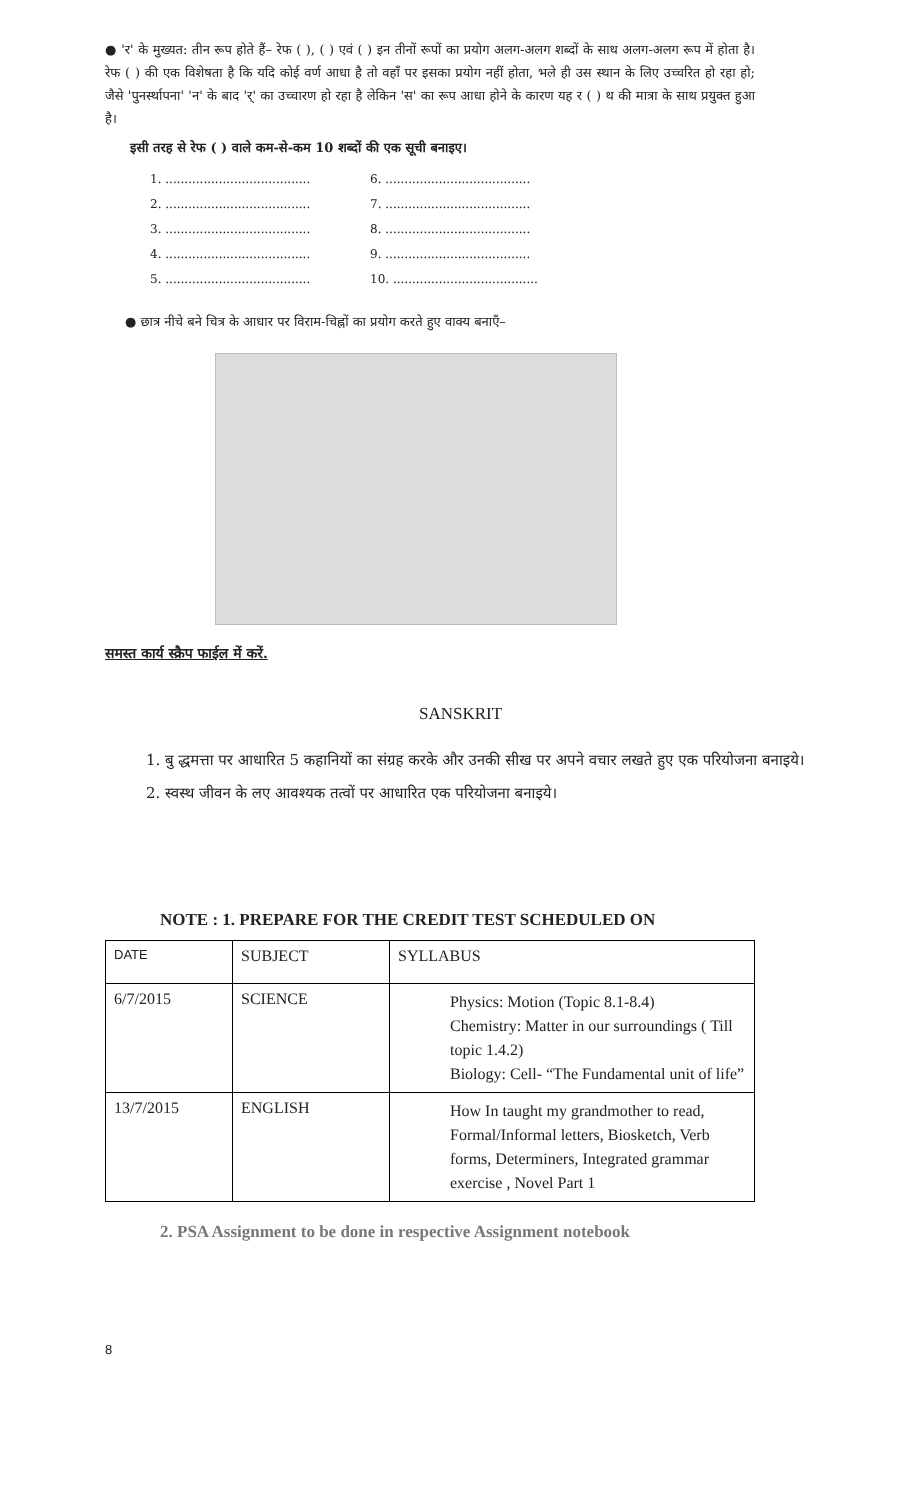● 'र' के मुख्यत: तीन रूप होते हैं– रेफ ( ), ( ) एवं ( ) इन तीनों रूपों का प्रयोग अलग-अलग शब्दों के साथ अलग-अलग रूप में होता है। रेफ ( ) की एक विशेषता है कि यदि कोई वर्ण आधा है तो वहाँ पर इसका प्रयोग नहीं होता, भले ही उस स्थान के लिए उच्चरित हो रहा हो; जैसे 'पुनर्स्थापना' 'न' के बाद 'र्' का उच्चारण हो रहा है लेकिन 'स' का रूप आधा होने के कारण यह र ( ) थ की मात्रा के साथ प्रयुक्त हुआ है।
इसी तरह से रेफ ( ) वाले कम-से-कम 10 शब्दों की एक सूची बनाइए।
1. ......................................
2. ......................................
3. ......................................
4. ......................................
5. ......................................
6. ......................................
7. ......................................
8. ......................................
9. ......................................
10. ......................................
● छात्र नीचे बने चित्र के आधार पर विराम-चिह्नों का प्रयोग करते हुए वाक्य बनाएँ–
समस्त कार्य स्क्रैप फाईल में करें.
SANSKRIT
1. बु द्धमत्ता पर आधारित 5 कहानियों का संग्रह करके और उनकी सीख पर अपने वचार लखते हुए एक परियोजना बनाइये।
2. स्वस्थ जीवन के लए आवश्यक तत्वों पर आधारित एक परियोजना बनाइये।
NOTE : 1. PREPARE FOR THE CREDIT TEST SCHEDULED ON
| DATE | SUBJECT | SYLLABUS |
| --- | --- | --- |
| 6/7/2015 | SCIENCE | Physics: Motion (Topic 8.1-8.4) Chemistry: Matter in our surroundings ( Till topic 1.4.2) Biology: Cell- “The Fundamental unit of life” |
| 13/7/2015 | ENGLISH | How In taught my grandmother to read, Formal/Informal letters, Biosketch, Verb forms, Determiners, Integrated grammar exercise , Novel Part 1 |
2. PSA Assignment to be done in respective Assignment notebook
8